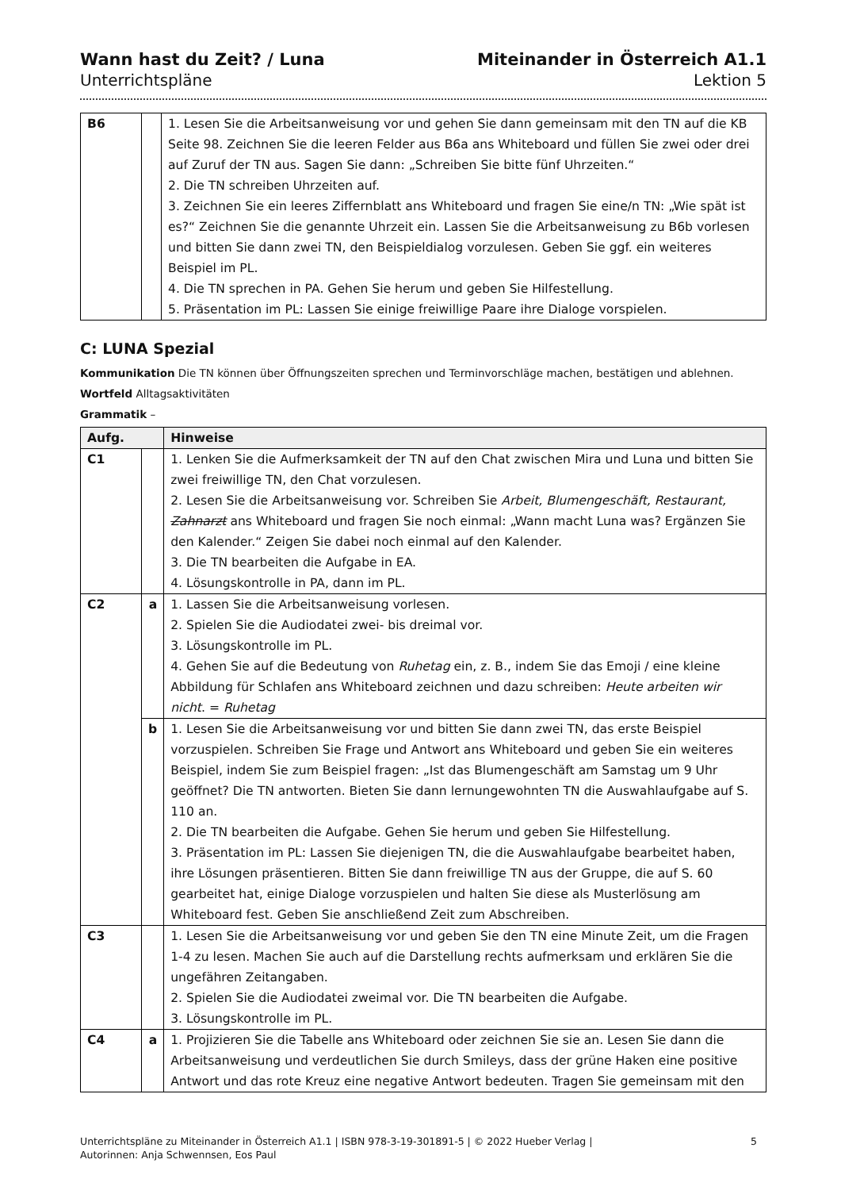Wann hast du Zeit? / Luna
Unterrichtspläne
Miteinander in Österreich A1.1
Lektion 5
| B6 | | 1. Lesen Sie die Arbeitsanweisung vor und gehen Sie dann gemeinsam mit den TN auf die KB Seite 98. Zeichnen Sie die leeren Felder aus B6a ans Whiteboard und füllen Sie zwei oder drei auf Zuruf der TN aus. Sagen Sie dann: „Schreiben Sie bitte fünf Uhrzeiten.“ 2. Die TN schreiben Uhrzeiten auf. 3. Zeichnen Sie ein leeres Ziffernblatt ans Whiteboard und fragen Sie eine/n TN: „Wie spät ist es?“ Zeichnen Sie die genannte Uhrzeit ein. Lassen Sie die Arbeitsanweisung zu B6b vorlesen und bitten Sie dann zwei TN, den Beispieldialog vorzulesen. Geben Sie ggf. ein weiteres Beispiel im PL. 4. Die TN sprechen in PA. Gehen Sie herum und geben Sie Hilfestellung. 5. Präsentation im PL: Lassen Sie einige freiwillige Paare ihre Dialoge vorspielen. |
C: LUNA Spezial
Kommunikation Die TN können über Öffnungszeiten sprechen und Terminvorschläge machen, bestätigen und ablehnen.
Wortfeld Alltagsaktivitäten
Grammatik –
| Aufg. | | Hinweise |
| --- | --- | --- |
| C1 | | 1. Lenken Sie die Aufmerksamkeit der TN auf den Chat zwischen Mira und Luna und bitten Sie zwei freiwillige TN, den Chat vorzulesen. 2. Lesen Sie die Arbeitsanweisung vor. Schreiben Sie Arbeit, Blumengeschäft, Restaurant, Zahnarzt ans Whiteboard und fragen Sie noch einmal: „Wann macht Luna was? Ergänzen Sie den Kalender.“ Zeigen Sie dabei noch einmal auf den Kalender. 3. Die TN bearbeiten die Aufgabe in EA. 4. Lösungskontrolle in PA, dann im PL. |
| C2 | a | 1. Lassen Sie die Arbeitsanweisung vorlesen. 2. Spielen Sie die Audiodatei zwei- bis dreimal vor. 3. Lösungskontrolle im PL. 4. Gehen Sie auf die Bedeutung von Ruhetag ein, z. B., indem Sie das Emoji / eine kleine Abbildung für Schlafen ans Whiteboard zeichnen und dazu schreiben: Heute arbeiten wir nicht . = Ruhetag |
| | b | 1. Lesen Sie die Arbeitsanweisung vor und bitten Sie dann zwei TN, das erste Beispiel vorzuspielen. Schreiben Sie Frage und Antwort ans Whiteboard und geben Sie ein weiteres Beispiel, indem Sie zum Beispiel fragen: „Ist das Blumengeschäft am Samstag um 9 Uhr geöffnet? Die TN antworten. Bieten Sie dann lernungewohnten TN die Auswahlaufgabe auf S. 110 an. 2. Die TN bearbeiten die Aufgabe. Gehen Sie herum und geben Sie Hilfestellung. 3. Präsentation im PL: Lassen Sie diejenigen TN, die die Auswahlaufgabe bearbeitet haben, ihre Lösungen präsentieren. Bitten Sie dann freiwillige TN aus der Gruppe, die auf S. 60 gearbeitet hat, einige Dialoge vorzuspielen und halten Sie diese als Musterlösung am Whiteboard fest. Geben Sie anschließend Zeit zum Abschreiben. |
| C3 | | 1. Lesen Sie die Arbeitsanweisung vor und geben Sie den TN eine Minute Zeit, um die Fragen 1-4 zu lesen. Machen Sie auch auf die Darstellung rechts aufmerksam und erklären Sie die ungefähren Zeitangaben. 2. Spielen Sie die Audiodatei zweimal vor. Die TN bearbeiten die Aufgabe. 3. Lösungskontrolle im PL. |
| C4 | a | 1. Projizieren Sie die Tabelle ans Whiteboard oder zeichnen Sie sie an. Lesen Sie dann die Arbeitsanweisung und verdeutlichen Sie durch Smileys, dass der grüne Haken eine positive Antwort und das rote Kreuz eine negative Antwort bedeuten. Tragen Sie gemeinsam mit den |
Unterrichtspläne zu Miteinander in Österreich A1.1 | ISBN 978-3-19-301891-5 | © 2022 Hueber Verlag |
Autorinnen: Anja Schwennsen, Eos Paul
5